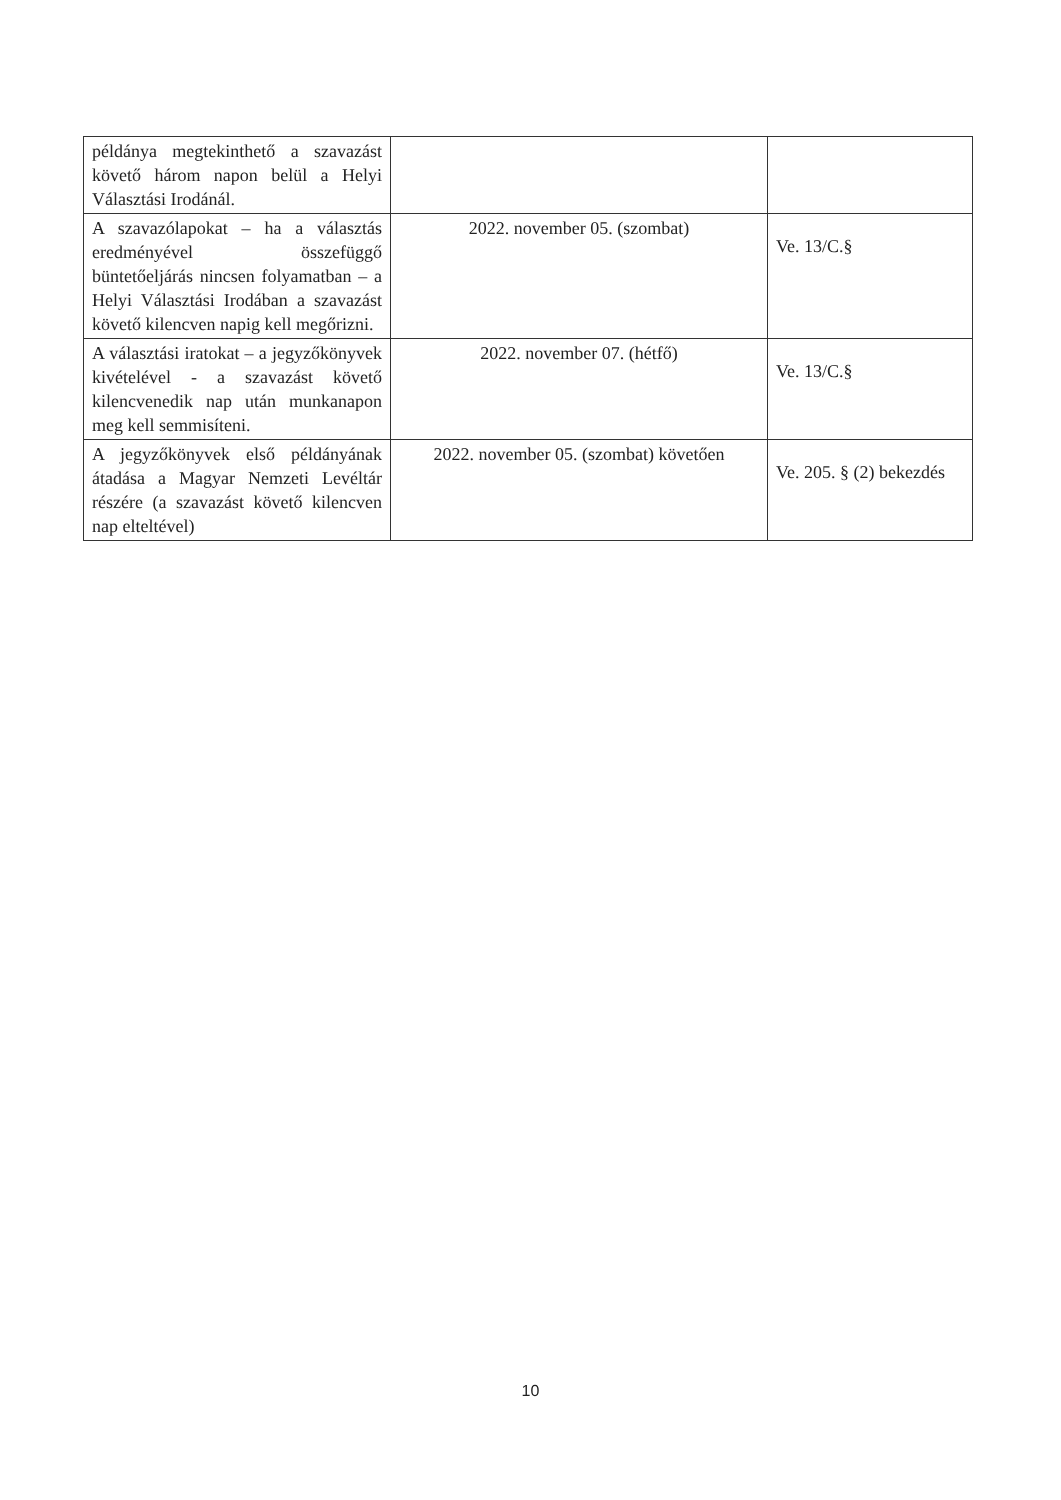| példánya megtekinthető a szavazást követő három napon belül a Helyi Választási Irodánál. | | |
| A szavazólapokat – ha a választás eredményével összefüggő büntetőeljárás nincsen folyamatban – a Helyi Választási Irodában a szavazást követő kilencven napig kell megőrizni. | 2022. november 05. (szombat) | Ve. 13/C.§ |
| A választási iratokat – a jegyzőkönyvek kivételével - a szavazást követő kilencvenedik nap után munkanapon meg kell semmisíteni. | 2022. november 07. (hétfő) | Ve. 13/C.§ |
| A jegyzőkönyvek első példányának átadása a Magyar Nemzeti Levéltár részére (a szavazást követő kilencven nap elteltével) | 2022. november 05. (szombat) követően | Ve. 205. § (2) bekezdés |
10